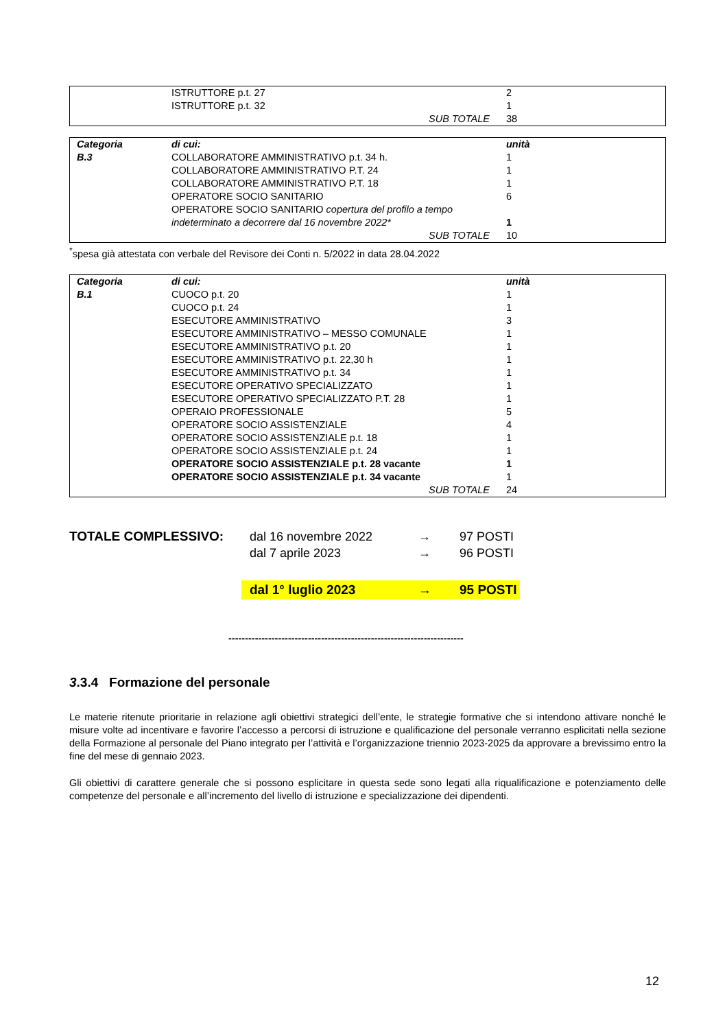| | ISTRUTTORE p.t. 27 | 2 |
| | ISTRUTTORE p.t. 32 | 1 |
| | SUB TOTALE | 38 |
| Categoria | di cui: | unità |
| B.3 | COLLABORATORE AMMINISTRATIVO p.t. 34 h. | 1 |
| | COLLABORATORE AMMINISTRATIVO P.T. 24 | 1 |
| | COLLABORATORE AMMINISTRATIVO P.T. 18 | 1 |
| | OPERATORE SOCIO SANITARIO | 6 |
| | OPERATORE SOCIO SANITARIO copertura del profilo a tempo indeterminato a decorrere dal 16 novembre 2022* | 1 |
| | SUB TOTALE | 10 |
<sup>*</sup> spesa già attestata con verbale del Revisore dei Conti n. 5/2022 in data 28.04.2022
| Categoria | di cui: | unità |
| B.1 | CUOCO p.t. 20 | 1 |
| | CUOCO p.t. 24 | 1 |
| | ESECUTORE AMMINISTRATIVO | 3 |
| | ESECUTORE AMMINISTRATIVO – MESSO COMUNALE | 1 |
| | ESECUTORE AMMINISTRATIVO p.t. 20 | 1 |
| | ESECUTORE AMMINISTRATIVO p.t. 22,30 h | 1 |
| | ESECUTORE AMMINISTRATIVO p.t. 34 | 1 |
| | ESECUTORE OPERATIVO SPECIALIZZATO | 1 |
| | ESECUTORE OPERATIVO SPECIALIZZATO P.T. 28 | 1 |
| | OPERAIO PROFESSIONALE | 5 |
| | OPERATORE SOCIO ASSISTENZIALE | 4 |
| | OPERATORE SOCIO ASSISTENZIALE p.t. 18 | 1 |
| | OPERATORE SOCIO ASSISTENZIALE p.t. 24 | 1 |
| | OPERATORE SOCIO ASSISTENZIALE p.t. 28 vacante | 1 |
| | OPERATORE SOCIO ASSISTENZIALE p.t. 34 vacante | 1 |
| | SUB TOTALE | 24 |
| TOTALE COMPLESSIVO: | dal 16 novembre 2022 | → | 97 POSTI |
| | dal 7 aprile 2023 | → | 96 POSTI |
| | dal 1° luglio 2023 | → | 95 POSTI |
-----------------------------------------------------------------------
3.3.4 Formazione del personale
Le materie ritenute prioritarie in relazione agli obiettivi strategici dell’ente, le strategie formative che si intendono attivare nonché le misure volte ad incentivare e favorire l’accesso a percorsi di istruzione e qualificazione del personale verranno esplicitati nella sezione della Formazione al personale del Piano integrato per l’attività e l’organizzazione triennio 2023-2025 da approvare a brevissimo entro la fine del mese di gennaio 2023.
Gli obiettivi di carattere generale che si possono esplicitare in questa sede sono legati alla riqualificazione e potenziamento delle competenze del personale e all’incremento del livello di istruzione e specializzazione dei dipendenti.
12